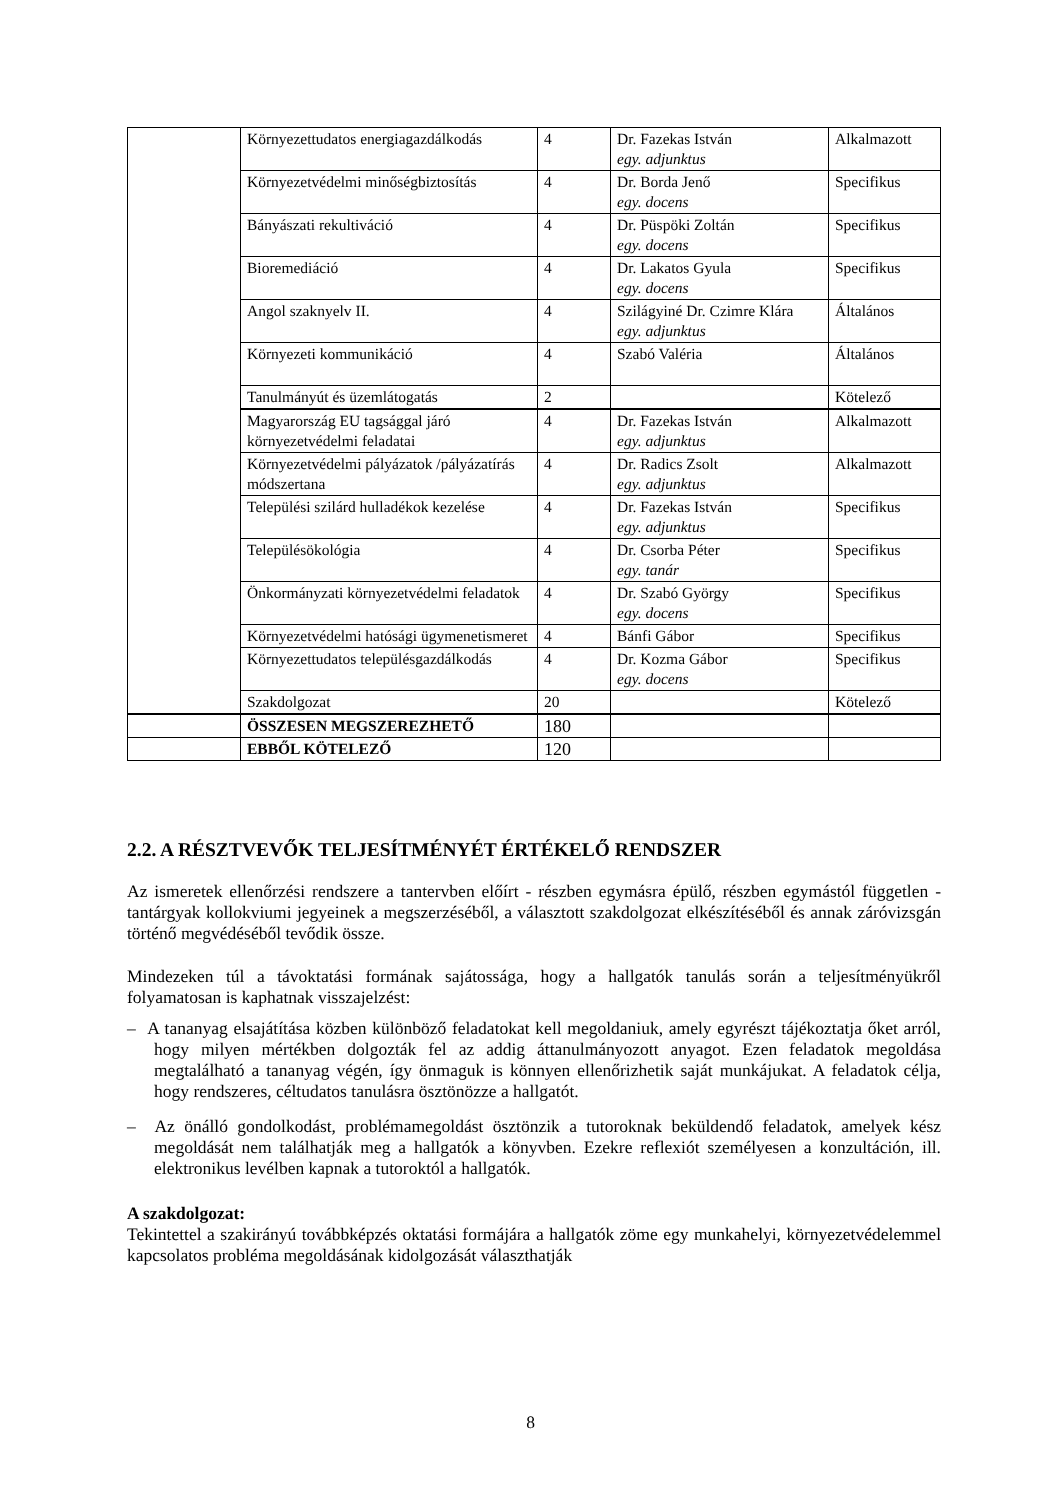| | Környezettudatos energiagazdálkodás | 4 | Dr. Fazekas István egy. adjunktus | Alkalmazott |
| | Környezetvédelmi minőségbiztosítás | 4 | Dr. Borda Jenő egy. docens | Specifikus |
| | Bányászati rekultiváció | 4 | Dr. Püspöki Zoltán egy. docens | Specifikus |
| | Bioremediáció | 4 | Dr. Lakatos Gyula egy. docens | Specifikus |
| | Angol szaknyelv II. | 4 | Szilágyiné Dr. Czimre Klára egy. adjunktus | Általános |
| | Környezeti kommunikáció | 4 | Szabó Valéria | Általános |
| | Tanulmányút és üzemlátogatás | 2 | | Kötelező |
| | Magyarország EU tagsággal járó környezetvédelmi feladatai | 4 | Dr. Fazekas István egy. adjunktus | Alkalmazott |
| | Környezetvédelmi pályázatok /pályázatírás módszertana | 4 | Dr. Radics Zsolt egy. adjunktus | Alkalmazott |
| | Települési szilárd hulladékok kezelése | 4 | Dr. Fazekas István egy. adjunktus | Specifikus |
| | Településökológia | 4 | Dr. Csorba Péter egy. tanár | Specifikus |
| | Önkormányzati környezetvédelmi feladatok | 4 | Dr. Szabó György egy. docens | Specifikus |
| | Környezetvédelmi hatósági ügymenetismeret | 4 | Bánfi Gábor | Specifikus |
| | Környezettudatos településgazdálkodás | 4 | Dr. Kozma Gábor egy. docens | Specifikus |
| | Szakdolgozat | 20 | | Kötelező |
| | ÖSSZESEN MEGSZEREZHETŐ | 180 | | |
| | EBBŐL KÖTELEZŐ | 120 | | |
2.2. A RÉSZTVEVŐK TELJESÍTMÉNYÉT ÉRTÉKELŐ RENDSZER
Az ismeretek ellenőrzési rendszere a tantervben előírt - részben egymásra épülő, részben egymástól független - tantárgyak kollokviumi jegyeinek a megszerzéséből, a választott szakdolgozat elkészítéséből és annak záróvizsgán történő megvédéséből tevődik össze.
Mindezeken túl a távoktatási formának sajátossága, hogy a hallgatók tanulás során a teljesítményükről folyamatosan is kaphatnak visszajelzést:
– A tananyag elsajátítása közben különböző feladatokat kell megoldaniuk, amely egyrészt tájékoztatja őket arról, hogy milyen mértékben dolgozták fel az addig áttanulmányozott anyagot. Ezen feladatok megoldása megtalálható a tananyag végén, így önmaguk is könnyen ellenőrizhetik saját munkájukat. A feladatok célja, hogy rendszeres, céltudatos tanulásra ösztönözze a hallgatót.
– Az önálló gondolkodást, problémamegoldást ösztönzik a tutoroknak beküldendő feladatok, amelyek kész megoldását nem találhatják meg a hallgatók a könyvben. Ezekre reflexiót személyesen a konzultáción, ill. elektronikus levélben kapnak a tutoroktól a hallgatók.
A szakdolgozat:
Tekintettel a szakirányú továbbképzés oktatási formájára a hallgatók zöme egy munkahelyi, környezetvédelemmel kapcsolatos probléma megoldásának kidolgozását választhatják
8